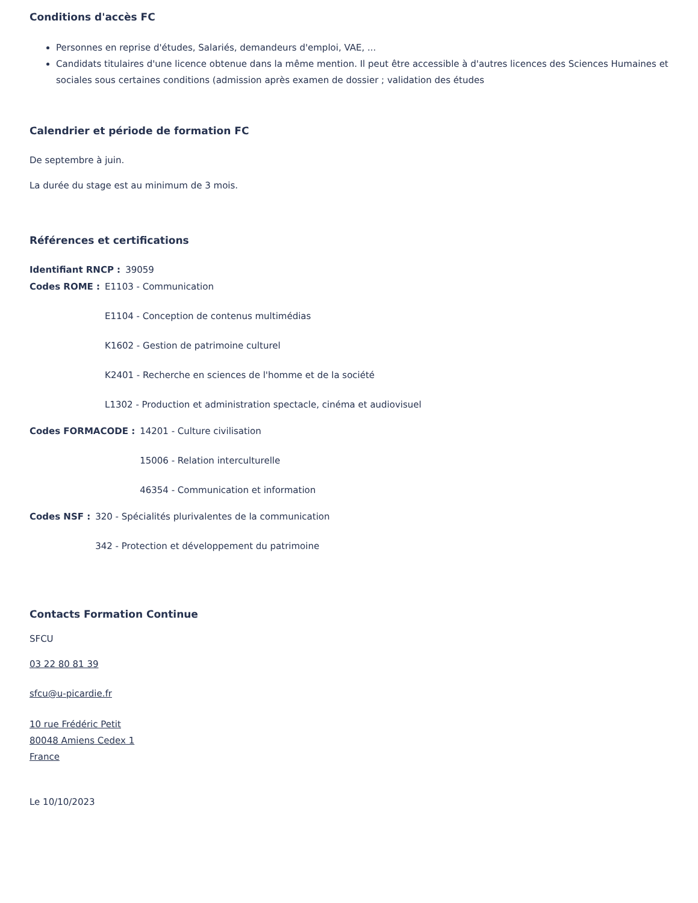Conditions d'accès FC
Personnes en reprise d'études, Salariés, demandeurs d'emploi, VAE, ...
Candidats titulaires d'une licence obtenue dans la même mention. Il peut être accessible à d'autres licences des Sciences Humaines et sociales sous certaines conditions (admission après examen de dossier ; validation des études
Calendrier et période de formation FC
De septembre à juin.
La durée du stage est au minimum de 3 mois.
Références et certifications
Identifiant RNCP : 39059
Codes ROME : E1103 - Communication
E1104 - Conception de contenus multimédias
K1602 - Gestion de patrimoine culturel
K2401 - Recherche en sciences de l'homme et de la société
L1302 - Production et administration spectacle, cinéma et audiovisuel
Codes FORMACODE : 14201 - Culture civilisation
15006 - Relation interculturelle
46354 - Communication et information
Codes NSF : 320 - Spécialités plurivalentes de la communication
342 - Protection et développement du patrimoine
Contacts Formation Continue
SFCU
03 22 80 81 39
sfcu@u-picardie.fr
10 rue Frédéric Petit
80048 Amiens Cedex 1
France
Le 10/10/2023